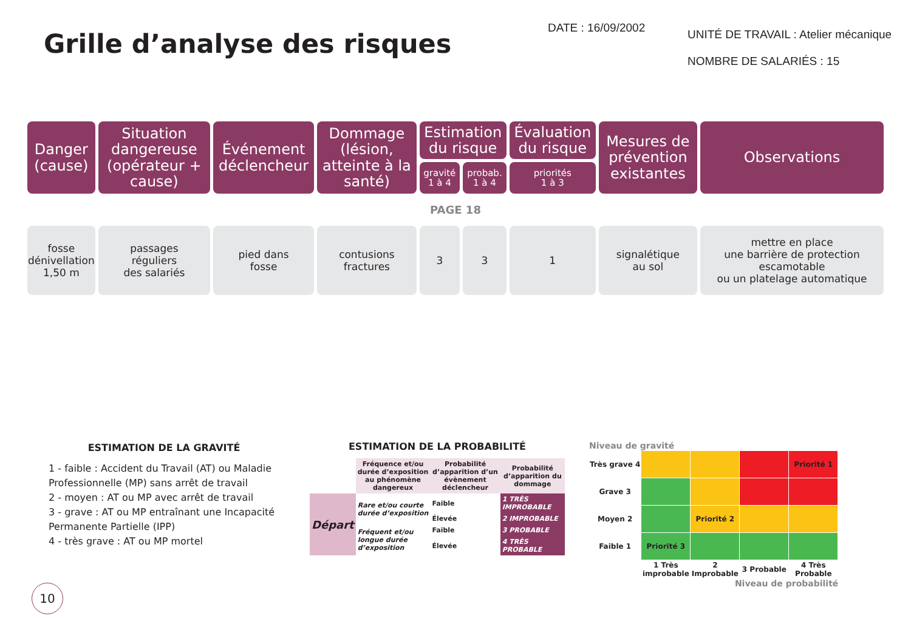Grille d’analyse des risques
DATE : 16/09/2002
UNITÉ DE TRAVAIL : Atelier mécanique
NOMBRE DE SALARIÉS : 15
| Danger (cause) | Situation dangereuse (opérateur + cause) | Événement déclencheur | Dommage (lésion, atteinte à la santé) | Estimation du risque | | Évaluation du risque | Mesures de prévention existantes | Observations |
| --- | --- | --- | --- | --- | --- | --- | --- | --- |
| | | | | gravité 1 à 4 | probab. 1 à 4 | priorités 1 à 3 | | |
| PAGE 18 | | | | | | | | |
| fosse dénivellation 1,50 m | passages réguliers des salariés | pied dans fosse | contusions fractures | 3 | 3 | 1 | signalétique au sol | mettre en place une barrière de protection escamotable ou un platelage automatique |
ESTIMATION DE LA GRAVITÉ
1 - faible : Accident du Travail (AT) ou Maladie Professionnelle (MP) sans arrêt de travail
2 - moyen : AT ou MP avec arrêt de travail
3 - grave : AT ou MP entraînant une Incapacité Permanente Partielle (IPP)
4 - très grave : AT ou MP mortel
ESTIMATION DE LA PROBABILITÉ
| | Fréquence et/ou durée d’exposition au phénomène dangereux | Probabilité d’apparition d’un évènement déclencheur | Probabilité d’apparition du dommage |
| Départ | Rare et/ou courte durée d’exposition | Faible | 1 TRÈS IMPROBABLE |
| | | Élevée | 2 IMPROBABLE |
| | Fréquent et/ou longue durée d’exposition | Faible | 3 PROBABLE |
| | | Élevée | 4 TRÈS PROBABLE |
Niveau de gravité
| Très grave 4 | | | | Priorité 1 |
| Grave 3 | | | | |
| Moyen 2 | | Priorité 2 | | |
| Faible 1 | Priorité 3 | | | |
| | 1 Très improbable | 2 Improbable | 3 Probable | 4 Très Probable |
Niveau de probabilité
10